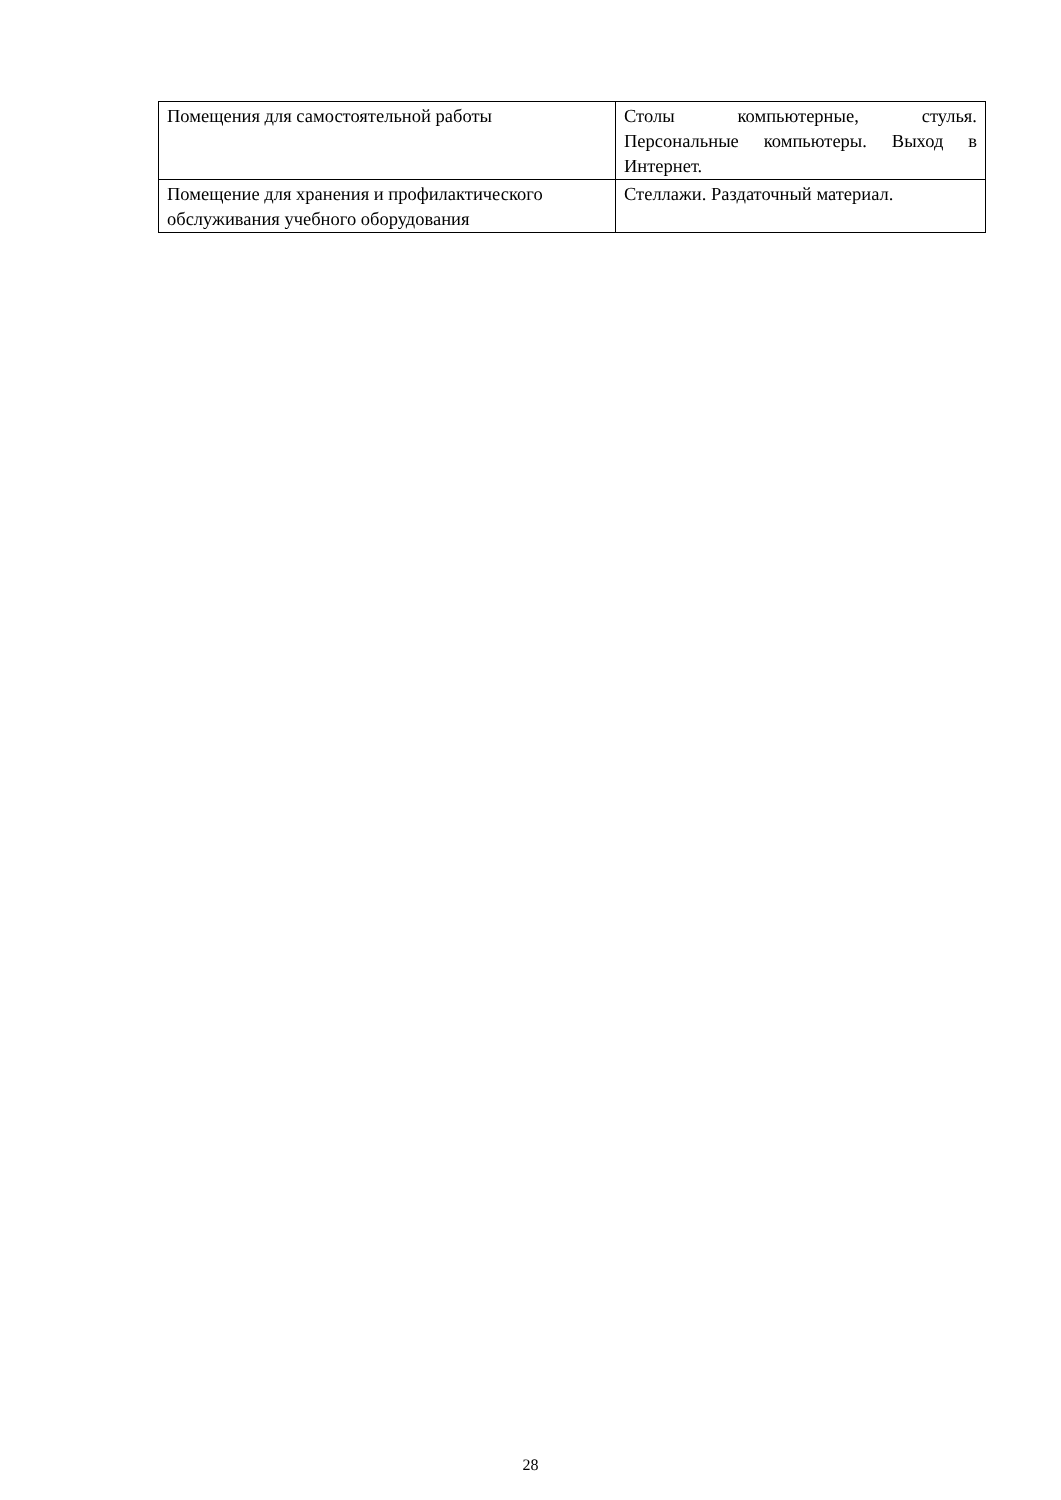| Помещения для самостоятельной работы | Столы компьютерные, стулья. Персональные компьютеры. Выход в Интернет. |
| Помещение для хранения и профилактического обслуживания учебного оборудования | Стеллажи. Раздаточный материал. |
28